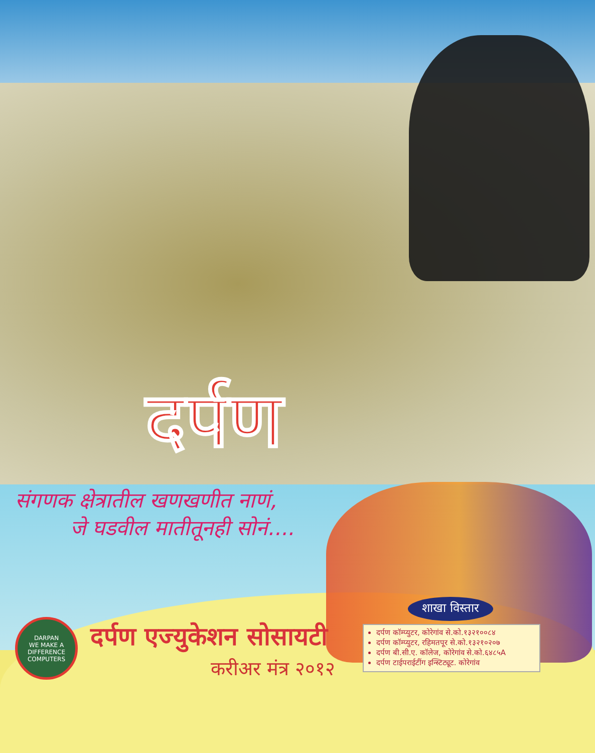दर्पण
संगणक क्षेत्रातील खणखणीत नाणं,
जे घडवील मातीतूनही सोनं....
DARPAN
WE MAKE A DIFFERENCE
COMPUTERS
दर्पण एज्युकेशन सोसायटी
करीअर मंत्र २०१२
शाखा विस्तार
दर्पण कॉम्प्युटर, कोरेगांव से.को.१३२१००८४
दर्पण कॉम्प्युटर, रहिमतपूर से.को.१३२१०२०७
दर्पण बी.सी.ए. कॉलेज, कोरेगांव से.को.६४८५A
दर्पण टाईपराईटींग इन्स्टिट्यूट. कोरेगांव